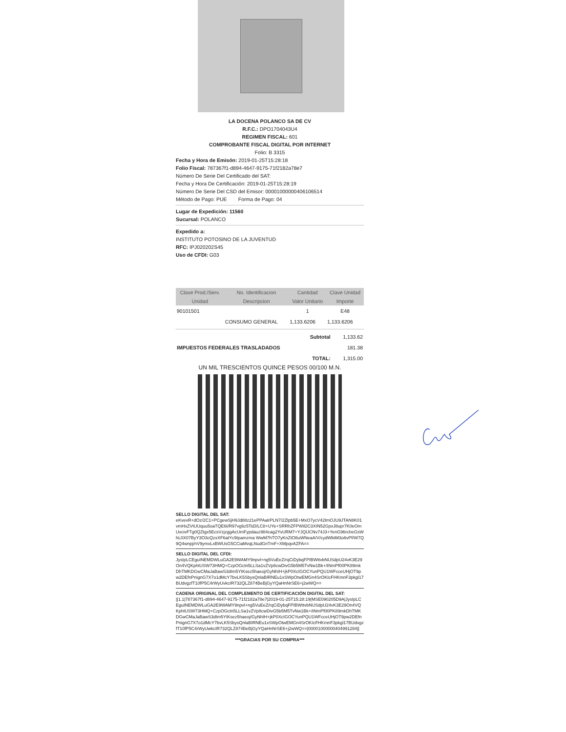LA DOCENA POLANCO SA DE CV
R.F.C.: DPO1704043U4
REGIMEN FISCAL: 601
COMPROBANTE FISCAL DIGITAL POR INTERNET
Folio: B 3315
Fecha y Hora de Emisón: 2019-01-25T15:28:18
Folio Fiscal: 787367f1-d894-4647-9175-71f2182a78e7
Número De Serie Del Certificado del SAT:
Fecha y Hora De Certificación: 2019-01-25T15:28:19
Número De Serie Del CSD del Emisor: 00001000000406106514
Método de Pago: PUE Forma de Pago: 04
Lugar de Expedición: 11560
Sucursal: POLANCO
Expedido a:
INSTITUTO POTOSINO DE LA JUVENTUD
RFC: IPJ020202S45
Uso de CFDI: G03
| Clave Prod./Serv. | No. Identificacion | Cantidad | Clave Unidad |
| --- | --- | --- | --- |
| Unidad | Descripcion | Valor Unitario | Importe |
| 90101501 | | 1 | E48 |
| | CONSUMO GENERAL | 1,133.6206 | 1,133.6206 |
| Subtotal | 1,133.62 |
| IMPUESTOS FEDERALES TRASLADADOS | 181.38 |
| TOTAL: | 1,315.00 |
UN MIL TRESCIENTOS QUINCE PESOS 00/100 M.N.
SELLO DIGITAL DEL SAT:
eKvevR+dOz/2C1+PCgewSjH9Jd88z21ePPAalrPLN7/2Zlpb5E+MxO7ycV42ImOJU9JTAN8K01vmHxZVtUUquu5oaTQE6t/R97vg6z5TsD/LC8+UYe+SRRhZFPWil2C3XIN52GpxJ8upr7K0eOmUxcivFTg0QZtgx5EcsVzjzggAcUmFypdauz984cag2YvURM7+YJQUCNv74J3+YenG96rcheGsWhL0X07ByY3O3cQzxXF6atYc9Ipamzma WwM7hTO7yKnZtO8uWNeaA/V/cydWbtM3o6vPf/W7Q9Q4wnpj/nV9ymxLxBWUsG5CCiaMvqLNudGnTmF+XMpqvAZFA==
SELLO DIGITAL DEL CFDI:
JysIpLCEguINEMDWLuGA2E9WAMY9npvl+ng5VuEeZ/rqCiDybqFPIBWttvbNUSdpU24vK3E29On4VQKphtUSW73HMQ+CzpOGctn5LLSa1vZVp8cwDivG5b5M5TvNw1Bk+/tNmPf00PK89mkDhTMKDGwCMaJaBawS3dIm5YIKsez5haeoj/GyNhIH+jkP0XcIGOCYunPQU1WFcceUHjOT9pw2DEfnPnignG7X7o1dMcY7bvLK5SbysQnlaBIRNEu1xSWpOtwEMGn4SrOKIcFHKmnF3pkgl17BUdvgzfT10fP5C4rWyUvkcIR732QLZ874BeBjGyYQaHnNrSE6+j2wWQ==
CADENA ORIGINAL DEL COMPLEMENTO DE CERTIFICACIÓN DIGITAL DEL SAT:
||1.1|787367f1-d894-4647-9175-71f2182a78e7|2019-01-25T15:28:19|MSE090205D9A|JysIpLCEguINEMDWLuGA2E9WAMY9npvl+ng5VuEeZ/rqCiDybqFPIBWttvbNUSdpU24vK3E29On4VQKphtUSW73HMQ+CzpOGctn5LLSa1vZVp8cwDivG5b5M5TvNw1Bk+/tNmPf00PK89mkDhTMKDGwCMaJaBawS3dIm5YIKsez5haeoj/GyNhIH+jkP0XcIGOCYunPQU1WFcceUHjOT9pw2DEfnPnignG7X7o1dMcY7bvLK5SbysQnlaBIRNEu1xSWpOtwEMGn4SrOKIcFHKmnF3pkgl17BUdvgzfT10fP5C4rWyUwkcIR732QLZ874BeBjGyYQaHnNrSE6+j2wWQ==|00001000000404991284||
***GRACIAS POR SU COMPRA***